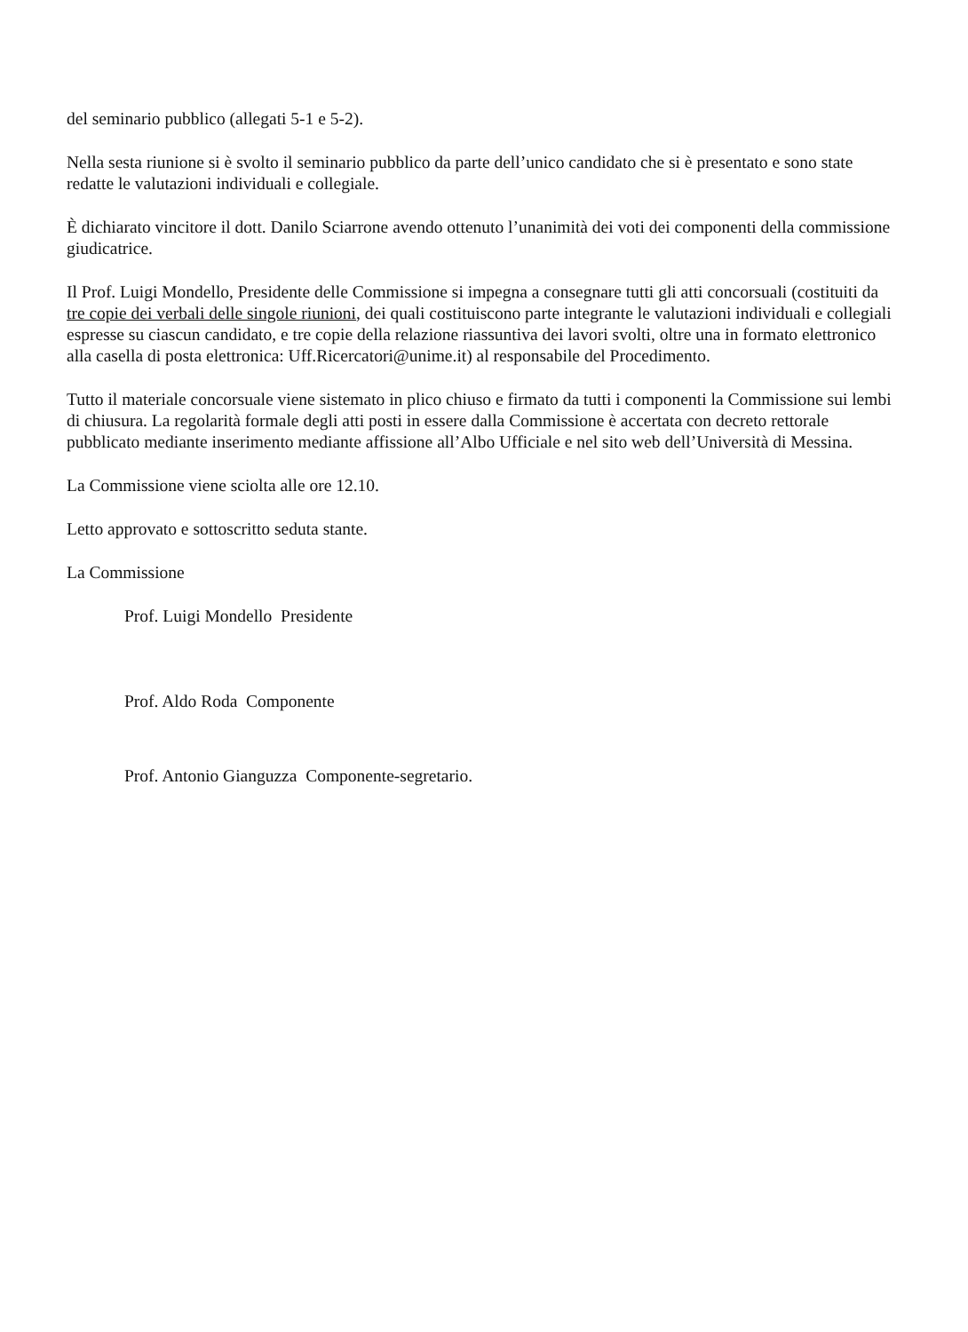del seminario pubblico (allegati 5-1 e 5-2).
Nella sesta riunione si è svolto il seminario pubblico da parte dell’unico candidato che si è presentato e sono state redatte le valutazioni individuali e collegiale.
È dichiarato vincitore il dott. Danilo Sciarrone avendo ottenuto l’unanimità dei voti dei componenti della commissione giudicatrice.
Il Prof. Luigi Mondello, Presidente delle Commissione si impegna a consegnare tutti gli atti concorsuali (costituiti da tre copie dei verbali delle singole riunioni, dei quali costituiscono parte integrante le valutazioni individuali e collegiali espresse su ciascun candidato, e tre copie della relazione riassuntiva dei lavori svolti, oltre una in formato elettronico alla casella di posta elettronica: Uff.Ricercatori@unime.it) al responsabile del Procedimento.
Tutto il materiale concorsuale viene sistemato in plico chiuso e firmato da tutti i componenti la Commissione sui lembi di chiusura. La regolarità formale degli atti posti in essere dalla Commissione è accertata con decreto rettorale pubblicato mediante inserimento mediante affissione all’Albo Ufficiale e nel sito web dell’Università di Messina.
La Commissione viene sciolta alle ore 12.10.
Letto approvato e sottoscritto seduta stante.
La Commissione
Prof. Luigi Mondello Presidente
Prof. Aldo Roda Componente
Prof. Antonio Gianguzza Componente-segretario.